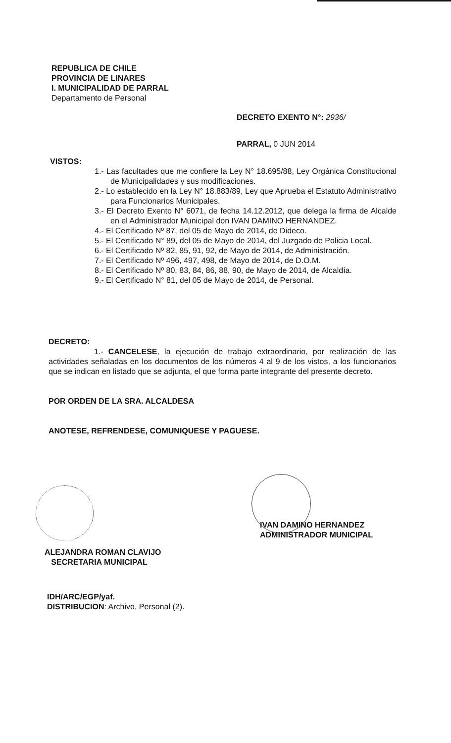REPUBLICA DE CHILE
PROVINCIA DE LINARES
I. MUNICIPALIDAD DE PARRAL
Departamento de Personal
DECRETO EXENTO N°: 2936/
PARRAL, 0 JUN 2014
VISTOS:
1.- Las facultades que me confiere la Ley N° 18.695/88, Ley Orgánica Constitucional de Municipalidades y sus modificaciones.
2.- Lo establecido en la Ley N° 18.883/89, Ley que Aprueba el Estatuto Administrativo para Funcionarios Municipales.
3.- El Decreto Exento N° 6071, de fecha 14.12.2012, que delega la firma de Alcalde en el Administrador Municipal don IVAN DAMINO HERNANDEZ.
4.- El Certificado Nº 87, del 05 de Mayo de 2014, de Dideco.
5.- El Certificado N° 89, del 05 de Mayo de 2014, del Juzgado de Policia Local.
6.- El Certificado Nº 82, 85, 91, 92, de Mayo de 2014, de Administración.
7.- El Certificado Nº 496, 497, 498, de Mayo de 2014, de D.O.M.
8.- El Certificado Nº 80, 83, 84, 86, 88, 90, de Mayo de 2014, de Alcaldía.
9.- El Certificado N° 81, del 05 de Mayo de 2014, de Personal.
DECRETO:
1.- CANCELESE, la ejecución de trabajo extraordinario, por realización de las actividades señaladas en los documentos de los números 4 al 9 de los vistos, a los funcionarios que se indican en listado que se adjunta, el que forma parte integrante del presente decreto.
POR ORDEN DE LA SRA. ALCALDESA
ANOTESE, REFRENDESE, COMUNIQUESE Y PAGUESE.
ALEJANDRA ROMAN CLAVIJO
SECRETARIA MUNICIPAL
IVAN DAMINO HERNANDEZ
ADMINISTRADOR MUNICIPAL
IDH/ARC/EGP/yaf.
DISTRIBUCION: Archivo, Personal (2).